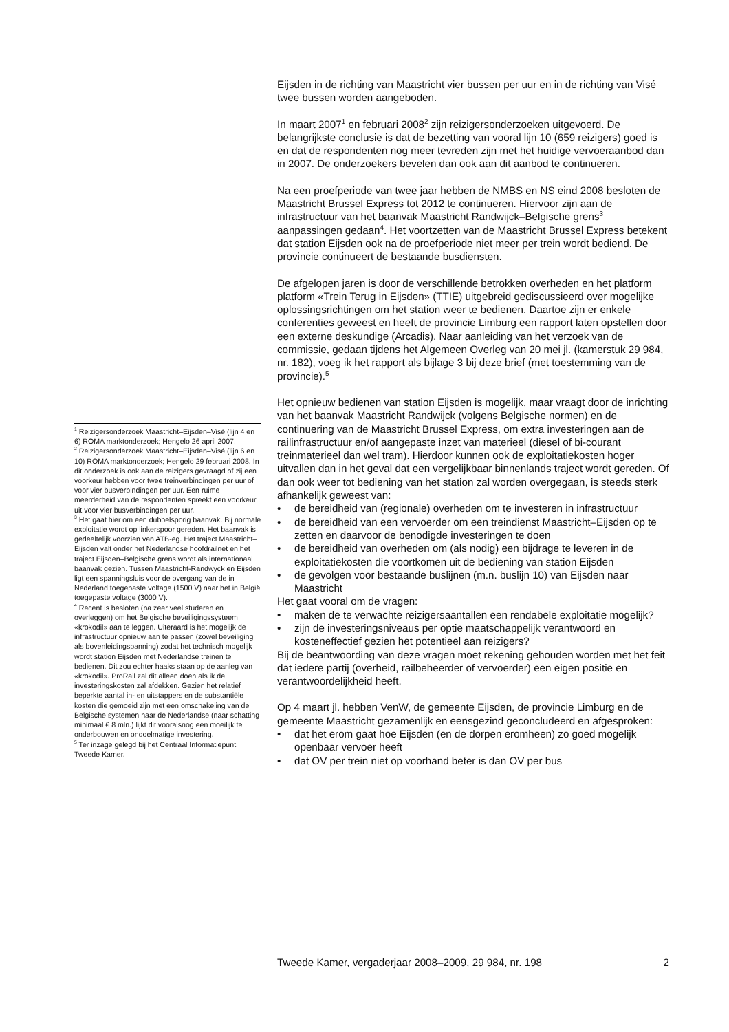Eijsden in de richting van Maastricht vier bussen per uur en in de richting van Visé twee bussen worden aangeboden.
In maart 2007<sup>1</sup> en februari 2008<sup>2</sup> zijn reizigersonderzoeken uitgevoerd. De belangrijkste conclusie is dat de bezetting van vooral lijn 10 (659 reizigers) goed is en dat de respondenten nog meer tevreden zijn met het huidige vervoeraanbod dan in 2007. De onderzoekers bevelen dan ook aan dit aanbod te continueren.
Na een proefperiode van twee jaar hebben de NMBS en NS eind 2008 besloten de Maastricht Brussel Express tot 2012 te continueren. Hiervoor zijn aan de infrastructuur van het baanvak Maastricht Randwijck–Belgische grens<sup>3</sup> aanpassingen gedaan<sup>4</sup>. Het voortzetten van de Maastricht Brussel Express betekent dat station Eijsden ook na de proefperiode niet meer per trein wordt bediend. De provincie continueert de bestaande busdiensten.
De afgelopen jaren is door de verschillende betrokken overheden en het platform platform «Trein Terug in Eijsden» (TTIE) uitgebreid gediscussieerd over mogelijke oplossingsrichtingen om het station weer te bedienen. Daartoe zijn er enkele conferenties geweest en heeft de provincie Limburg een rapport laten opstellen door een externe deskundige (Arcadis). Naar aanleiding van het verzoek van de commissie, gedaan tijdens het Algemeen Overleg van 20 mei jl. (kamerstuk 29 984, nr. 182), voeg ik het rapport als bijlage 3 bij deze brief (met toestemming van de provincie).<sup>5</sup>
Het opnieuw bedienen van station Eijsden is mogelijk, maar vraagt door de inrichting van het baanvak Maastricht Randwijck (volgens Belgische normen) en de continuering van de Maastricht Brussel Express, om extra investeringen aan de railinfrastructuur en/of aangepaste inzet van materieel (diesel of bi-courant treinmaterieel dan wel tram). Hierdoor kunnen ook de exploitatiekosten hoger uitvallen dan in het geval dat een vergelijkbaar binnenlands traject wordt gereden. Of dan ook weer tot bediening van het station zal worden overgegaan, is steeds sterk afhankelijk geweest van:
• de bereidheid van (regionale) overheden om te investeren in infrastructuur
• de bereidheid van een vervoerder om een treindienst Maastricht–Eijsden op te zetten en daarvoor de benodigde investeringen te doen
• de bereidheid van overheden om (als nodig) een bijdrage te leveren in de exploitatiekosten die voortkomen uit de bediening van station Eijsden
• de gevolgen voor bestaande buslijnen (m.n. buslijn 10) van Eijsden naar Maastricht
Het gaat vooral om de vragen:
• maken de te verwachte reizigersaantallen een rendabele exploitatie mogelijk?
• zijn de investeringsniveaus per optie maatschappelijk verantwoord en kosteneffectief gezien het potentieel aan reizigers?
Bij de beantwoording van deze vragen moet rekening gehouden worden met het feit dat iedere partij (overheid, railbeheerder of vervoerder) een eigen positie en verantwoordelijkheid heeft.
Op 4 maart jl. hebben VenW, de gemeente Eijsden, de provincie Limburg en de gemeente Maastricht gezamenlijk en eensgezind geconcludeerd en afgesproken:
• dat het erom gaat hoe Eijsden (en de dorpen eromheen) zo goed mogelijk openbaar vervoer heeft
• dat OV per trein niet op voorhand beter is dan OV per bus
<sup>1</sup> Reizigersonderzoek Maastricht–Eijsden–Visé (lijn 4 en 6) ROMA marktonderzoek; Hengelo 26 april 2007.
<sup>2</sup> Reizigersonderzoek Maastricht–Eijsden–Visé (lijn 6 en 10) ROMA marktonderzoek; Hengelo 29 februari 2008. In dit onderzoek is ook aan de reizigers gevraagd of zij een voorkeur hebben voor twee treinverbindingen per uur of voor vier busverbindingen per uur. Een ruime meerderheid van de respondenten spreekt een voorkeur uit voor vier busverbindingen per uur.
<sup>3</sup> Het gaat hier om een dubbelsporig baanvak. Bij normale exploitatie wordt op linkerspoor gereden. Het baanvak is gedeeltelijk voorzien van ATB-eg. Het traject Maastricht–Eijsden valt onder het Nederlandse hoofdrailnet en het traject Eijsden–Belgische grens wordt als internationaal baanvak gezien. Tussen Maastricht-Randwyck en Eijsden ligt een spanningsluis voor de overgang van de in Nederland toegepaste voltage (1500 V) naar het in België toegepaste voltage (3000 V).
<sup>4</sup> Recent is besloten (na zeer veel studeren en overleggen) om het Belgische beveiligingssysteem «krokodil» aan te leggen. Uiteraard is het mogelijk de infrastructuur opnieuw aan te passen (zowel beveiliging als bovenleidingspanning) zodat het technisch mogelijk wordt station Eijsden met Nederlandse treinen te bedienen. Dit zou echter haaks staan op de aanleg van «krokodil». ProRail zal dit alleen doen als ik de investeringskosten zal afdekken. Gezien het relatief beperkte aantal in- en uitstappers en de substantiële kosten die gemoeid zijn met een omschakeling van de Belgische systemen naar de Nederlandse (naar schatting minimaal € 8 mln.) lijkt dit vooralsnog een moeilijk te onderbouwen en ondoelmatige investering.
<sup>5</sup> Ter inzage gelegd bij het Centraal Informatiepunt Tweede Kamer.
Tweede Kamer, vergaderjaar 2008–2009, 29 984, nr. 198 2